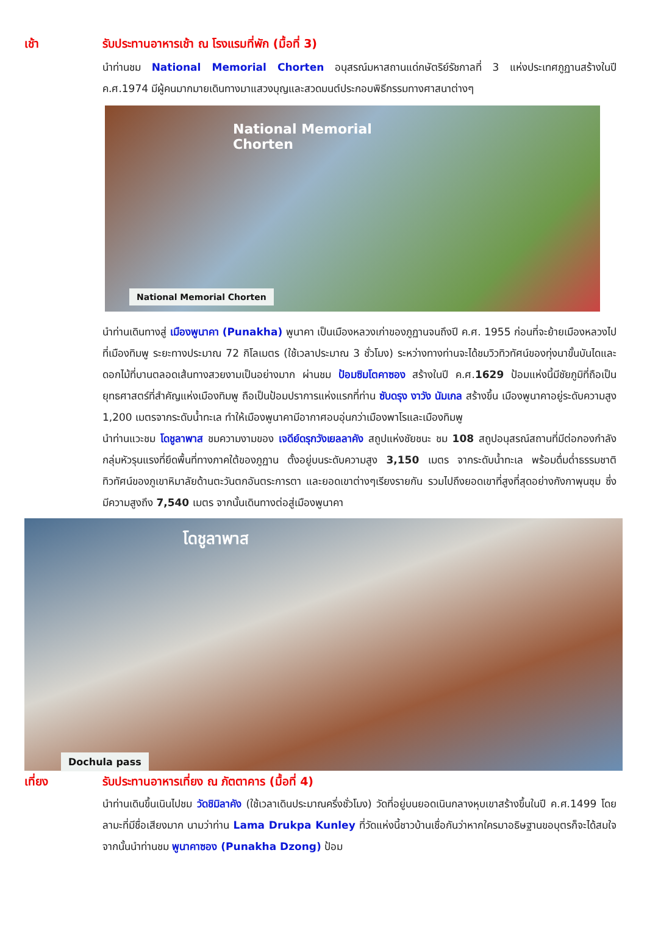เช้า รับประทานอาหารเช้า ณ โรงแรมที่พัก (มื้อที่ 3)
นำท่านชม National Memorial Chorten อนุสรณ์มหาสถานแด่กษัตริย์รัชกาลที่ 3 แห่งประเทศภูฏานสร้างในปี ค.ศ.1974 มีผู้คนมากมายเดินทางมาแสวงบุญและสวดมนต์ประกอบพิธีกรรมทางศาสนาต่างๆ
National Memorial
Chorten
National Memorial Chorten
นำท่านเดินทางสู่ เมืองพูนาคา (Punakha) พูนาคา เป็นเมืองหลวงเก่าของภูฏานจนถึงปี ค.ศ. 1955 ก่อนที่จะย้ายเมืองหลวงไปที่เมืองทิมพู ระยะทางประมาณ 72 กิโลเมตร (ใช้เวลาประมาณ 3 ชั่วโมง) ระหว่างทางท่านจะได้ชมวิวทิวทัศน์ของทุ่งนาขั้นบันไดและดอกไม้ที่บานตลอดเส้นทางสวยงามเป็นอย่างมาก ผ่านชม ป้อมซิมโตคาซอง สร้างในปี ค.ศ.1629 ป้อมแห่งนี้มีชัยภูมิที่ถือเป็นยุทธศาสตร์ที่สำคัญแห่งเมืองทิมพู ถือเป็นป้อมปราการแห่งแรกที่ท่าน ซับดรุง งาวัง นัมเกล สร้างขึ้น เมืองพูนาคาอยู่ระดับความสูง 1,200 เมตรจากระดับน้ำทะเล ทำให้เมืองพูนาคามีอากาศอบอุ่นกว่าเมืองพาโรและเมืองทิมพู
นำท่านแวะชม โดชูลาพาส ชมความงามของ เจดีย์ดรุกวังเยลลาคัง สถูปแห่งชัยชนะ ชม 108 สถูปอนุสรณ์สถานที่มีต่อกองกำลังกลุ่มหัวรุนแรงที่ยึดพื้นที่ทางภาคใต้ของภูฏาน ตั้งอยู่บนระดับความสูง 3,150 เมตร จากระดับน้ำทะเล พร้อมดื่มด่ำธรรมชาติทิวทัศน์ของภูเขาหิมาลัยด้านตะวันตกอันตระการตา และยอดเขาต่างๆเรียงรายกัน รวมไปถึงยอดเขาที่สูงที่สุดอย่างกังกาพุนซุม ซึ่งมีความสูงถึง 7,540 เมตร จากนั้นเดินทางต่อสู่เมืองพูนาคา
โดชูลาพาส
Dochula pass
เที่ยง รับประทานอาหารเที่ยง ณ ภัตตาคาร (มื้อที่ 4)
นำท่านเดินขึ้นเนินไปชม วัดชิมิลาคัง (ใช้เวลาเดินประมาณครึ่งชั่วโมง) วัดที่อยู่บนยอดเนินกลางหุบเขาสร้างขึ้นในปี ค.ศ.1499 โดยลามะที่มีชื่อเสียงมาก นามว่าท่าน Lama Drukpa Kunley ที่วัดแห่งนี้ชาวบ้านเชื่อกันว่าหากใครมาอธิษฐานขอบุตรก็จะได้สมใจ จากนั้นนำท่านชม พูนาคาซอง (Punakha Dzong) ป้อม